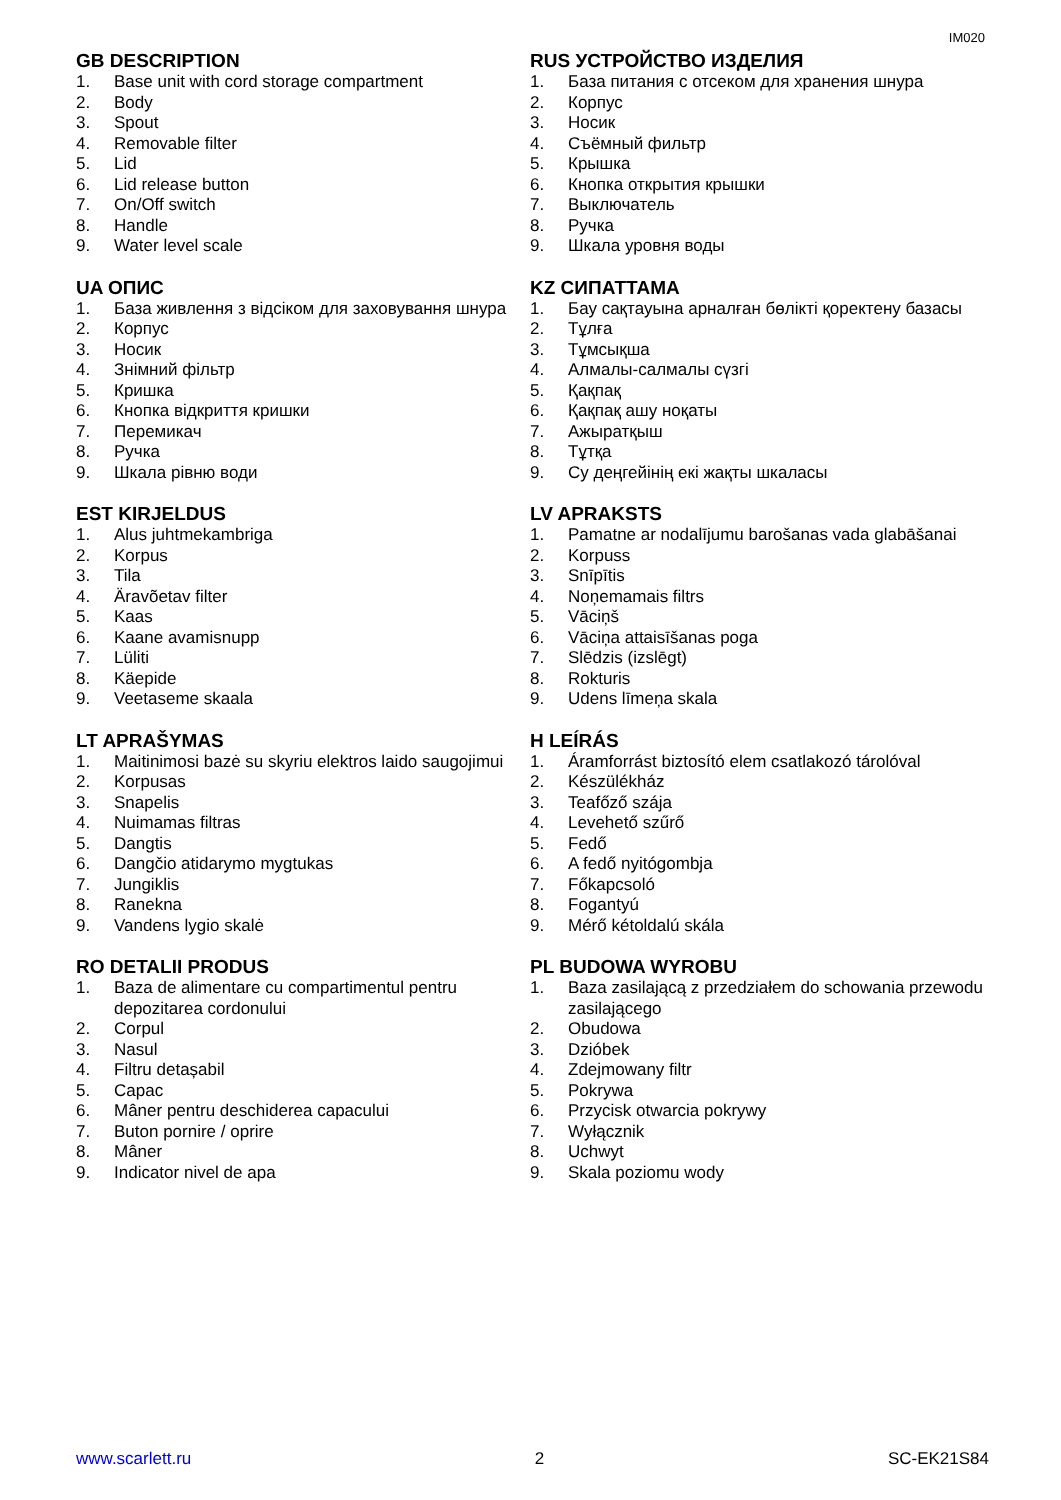IM020
GB DESCRIPTION
1. Base unit with cord storage compartment
2. Body
3. Spout
4. Removable filter
5. Lid
6. Lid release button
7. On/Off switch
8. Handle
9. Water level scale
RUS УСТРОЙСТВО ИЗДЕЛИЯ
1. База питания с отсеком для хранения шнура
2. Корпус
3. Носик
4. Съёмный фильтр
5. Крышка
6. Кнопка открытия крышки
7. Выключатель
8. Ручка
9. Шкала уровня воды
UA ОПИС
1. База живлення з відсіком для заховування шнура
2. Корпус
3. Носик
4. Знімний фільтр
5. Кришка
6. Кнопка відкриття кришки
7. Перемикач
8. Ручка
9. Шкала рівню води
KZ СИПАТТАМА
1. Бау сақтауына арналған бөлікті қоректену базасы
2. Тұлға
3. Тұмсықша
4. Алмалы-салмалы сүзгі
5. Қақпақ
6. Қақпақ ашу ноқаты
7. Ажыратқыш
8. Тұтқа
9. Су деңгейінің екі жақты шкаласы
EST KIRJELDUS
1. Alus juhtmekambriga
2. Korpus
3. Tila
4. Äravõetav filter
5. Kaas
6. Kaane avamisnupp
7. Lüliti
8. Käepide
9. Veetaseme skaala
LV APRAKSTS
1. Pamatne ar nodalījumu barošanas vada glabāšanai
2. Korpuss
3. Snīpītis
4. Noņemamais filtrs
5. Vāciņš
6. Vāciņa attaisīšanas poga
7. Slēdzis (izslēgt)
8. Rokturis
9. Udens līmeņa skala
LT APRAŠYMAS
1. Maitinimosi bazė su skyriu elektros laido saugojimui
2. Korpusas
3. Snapelis
4. Nuimamas filtras
5. Dangtis
6. Dangčio atidarymo mygtukas
7. Jungiklis
8. Ranekna
9. Vandens lygio skalė
H LEÍRÁS
1. Áramforrást biztosító elem csatlakozó tárolóval
2. Készülékház
3. Teafőző szája
4. Levehető szűrő
5. Fedő
6. A fedő nyitógombja
7. Főkapcsoló
8. Fogantyú
9. Mérő kétoldalú skála
RO DETALII PRODUS
1. Baza de alimentare cu compartimentul pentru depozitarea cordonului
2. Corpul
3. Nasul
4. Filtru detașabil
5. Capac
6. Mâner pentru deschiderea capacului
7. Buton pornire / oprire
8. Mâner
9. Indicator nivel de apa
PL BUDOWA WYROBU
1. Baza zasilającą z przedziałem do schowania przewodu zasilającego
2. Obudowa
3. Dzióbek
4. Zdejmowany filtr
5. Pokrywa
6. Przycisk otwarcia pokrywy
7. Wyłącznik
8. Uchwyt
9. Skala poziomu wody
www.scarlett.ru 2 SC-EK21S84